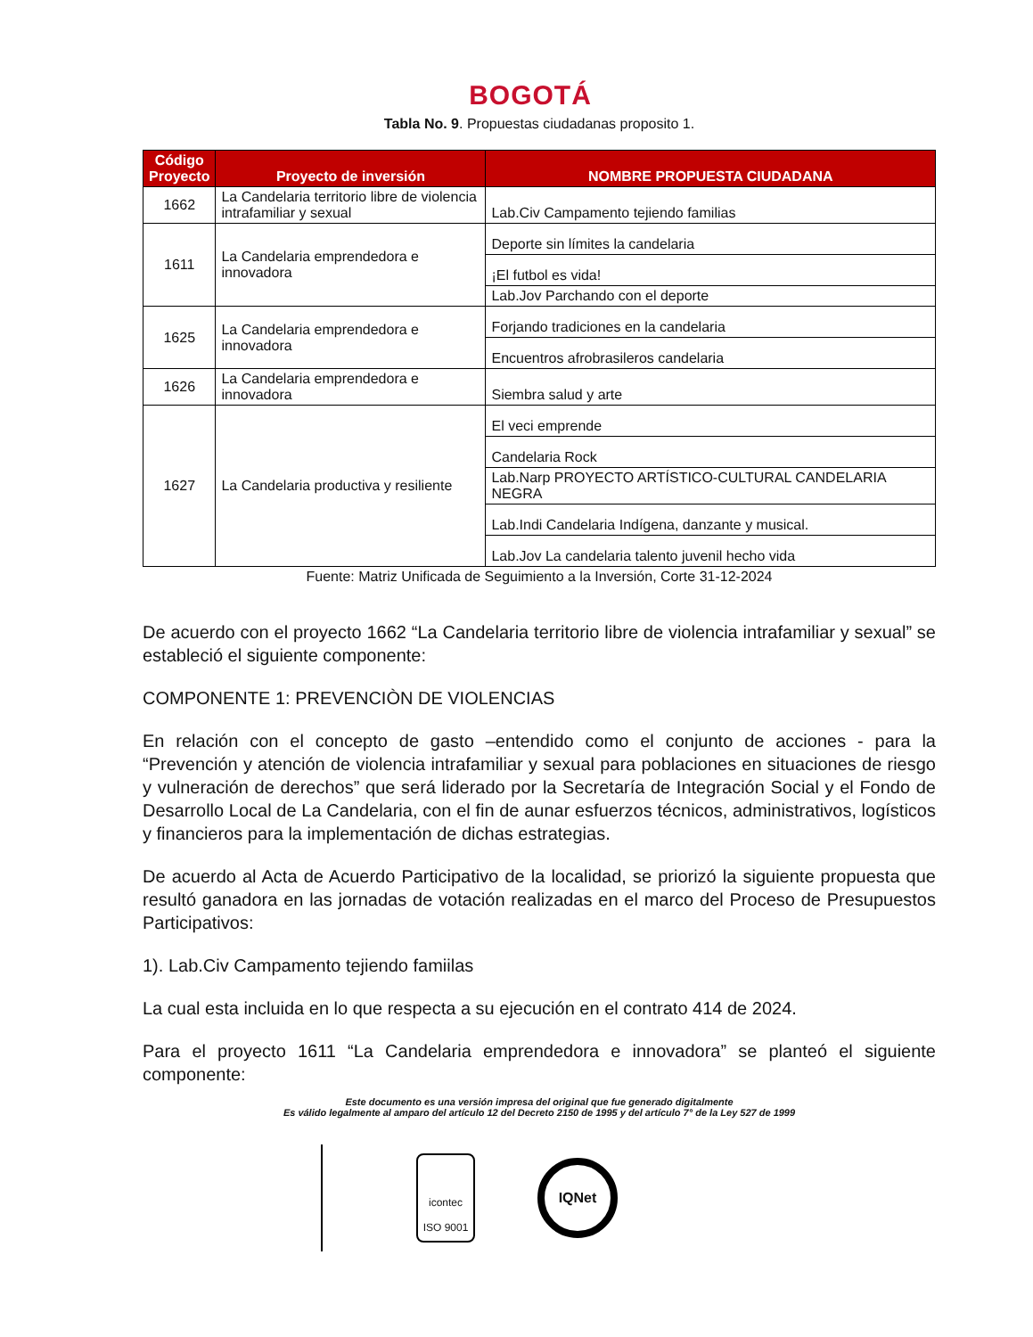BOGOTÁ
Tabla No. 9. Propuestas ciudadanas proposito 1.
| Código Proyecto | Proyecto de inversión | NOMBRE PROPUESTA CIUDADANA |
| --- | --- | --- |
| 1662 | La Candelaria territorio libre de violencia intrafamiliar y sexual | Lab.Civ Campamento tejiendo familias |
| 1611 | La Candelaria emprendedora e innovadora | Deporte sin límites la candelaria |
| | | ¡El futbol es vida! |
| | | Lab.Jov Parchando con el deporte |
| 1625 | La Candelaria emprendedora e innovadora | Forjando tradiciones en la candelaria |
| | | Encuentros afrobrasileros candelaria |
| 1626 | La Candelaria emprendedora e innovadora | Siembra salud y arte |
| 1627 | La Candelaria productiva y resiliente | El veci emprende |
| | | Candelaria Rock |
| | | Lab.Narp PROYECTO ARTÍSTICO-CULTURAL CANDELARIA NEGRA |
| | | Lab.Indi Candelaria Indígena, danzante y musical. |
| | | Lab.Jov La candelaria talento juvenil hecho vida |
Fuente: Matriz Unificada de Seguimiento a la Inversión, Corte 31-12-2024
De acuerdo con el proyecto 1662 “La Candelaria territorio libre de violencia intrafamiliar y sexual” se estableció el siguiente componente:
COMPONENTE 1: PREVENCIÒN DE VIOLENCIAS
En relación con el concepto de gasto –entendido como el conjunto de acciones - para la “Prevención y atención de violencia intrafamiliar y sexual para poblaciones en situaciones de riesgo y vulneración de derechos” que será liderado por la Secretaría de Integración Social y el Fondo de Desarrollo Local de La Candelaria, con el fin de aunar esfuerzos técnicos, administrativos, logísticos y financieros para la implementación de dichas estrategias.
De acuerdo al Acta de Acuerdo Participativo de la localidad, se priorizó la siguiente propuesta que resultó ganadora en las jornadas de votación realizadas en el marco del Proceso de Presupuestos Participativos:
1). Lab.Civ Campamento tejiendo famiilas
La cual esta incluida en lo que respecta a su ejecución en el contrato 414 de 2024.
Para el proyecto 1611 “La Candelaria emprendedora e innovadora” se planteó el siguiente componente:
Este documento es una versión impresa del original que fue generado digitalmente
Es válido legalmente al amparo del artículo 12 del Decreto 2150 de 1995 y del artículo 7° de la Ley 527 de 1999
icontec
ISO 9001
IQNet